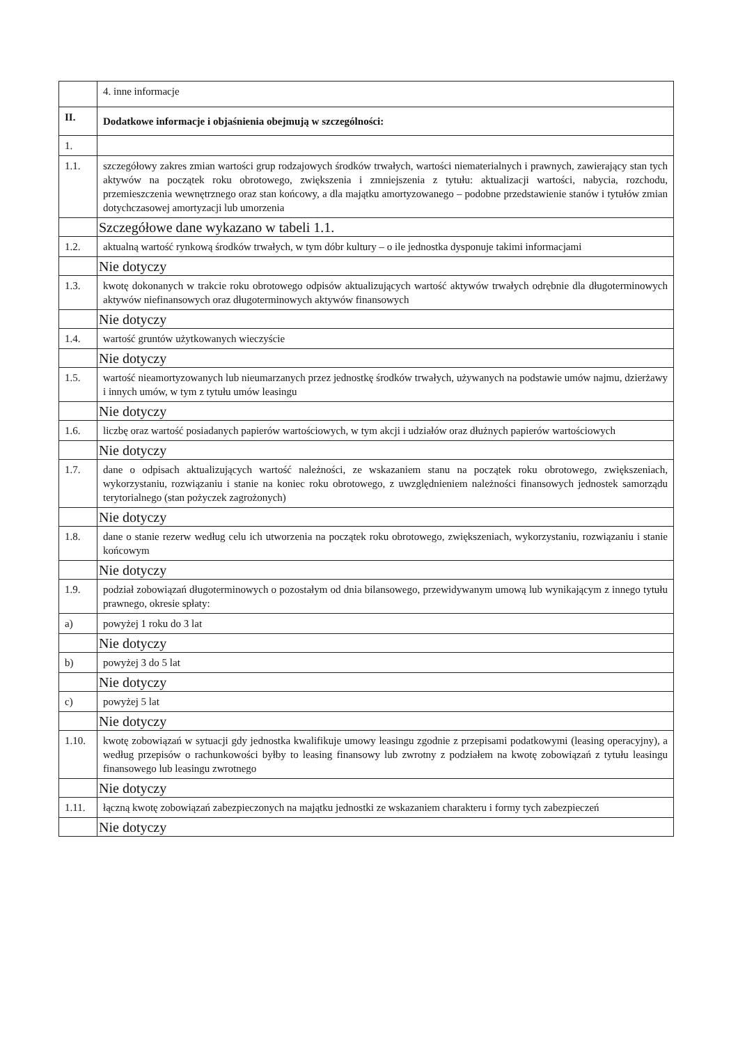| | 4. inne informacje |
| II. | Dodatkowe informacje i objaśnienia obejmują w szczególności: |
| 1. | |
| 1.1. | szczegółowy zakres zmian wartości grup rodzajowych środków trwałych, wartości niematerialnych i prawnych, zawierający stan tych aktywów na początek roku obrotowego, zwiększenia i zmniejszenia z tytułu: aktualizacji wartości, nabycia, rozchodu, przemieszczenia wewnętrznego oraz stan końcowy, a dla majątku amortyzowanego – podobne przedstawienie stanów i tytułów zmian dotychczasowej amortyzacji lub umorzenia |
| | Szczegółowe dane wykazano w tabeli 1.1. |
| 1.2. | aktualną wartość rynkową środków trwałych, w tym dóbr kultury – o ile jednostka dysponuje takimi informacjami |
| | Nie dotyczy |
| 1.3. | kwotę dokonanych w trakcie roku obrotowego odpisów aktualizujących wartość aktywów trwałych odrębnie dla długoterminowych aktywów niefinansowych oraz długoterminowych aktywów finansowych |
| | Nie dotyczy |
| 1.4. | wartość gruntów użytkowanych wieczyście |
| | Nie dotyczy |
| 1.5. | wartość nieamortyzowanych lub nieumarzanych przez jednostkę środków trwałych, używanych na podstawie umów najmu, dzierżawy i innych umów, w tym z tytułu umów leasingu |
| | Nie dotyczy |
| 1.6. | liczbę oraz wartość posiadanych papierów wartościowych, w tym akcji i udziałów oraz dłużnych papierów wartościowych |
| | Nie dotyczy |
| 1.7. | dane o odpisach aktualizujących wartość należności, ze wskazaniem stanu na początek roku obrotowego, zwiększeniach, wykorzystaniu, rozwiązaniu i stanie na koniec roku obrotowego, z uwzględnieniem należności finansowych jednostek samorządu terytorialnego (stan pożyczek zagrożonych) |
| | Nie dotyczy |
| 1.8. | dane o stanie rezerw według celu ich utworzenia na początek roku obrotowego, zwiększeniach, wykorzystaniu, rozwiązaniu i stanie końcowym |
| | Nie dotyczy |
| 1.9. | podział zobowiązań długoterminowych o pozostałym od dnia bilansowego, przewidywanym umową lub wynikającym z innego tytułu prawnego, okresie spłaty: |
| a) | powyżej 1 roku do 3 lat |
| | Nie dotyczy |
| b) | powyżej 3 do 5 lat |
| | Nie dotyczy |
| c) | powyżej 5 lat |
| | Nie dotyczy |
| 1.10. | kwotę zobowiązań w sytuacji gdy jednostka kwalifikuje umowy leasingu zgodnie z przepisami podatkowymi (leasing operacyjny), a według przepisów o rachunkowości byłby to leasing finansowy lub zwrotny z podziałem na kwotę zobowiązań z tytułu leasingu finansowego lub leasingu zwrotnego |
| | Nie dotyczy |
| 1.11. | łączną kwotę zobowiązań zabezpieczonych na majątku jednostki ze wskazaniem charakteru i formy tych zabezpieczeń |
| | Nie dotyczy |